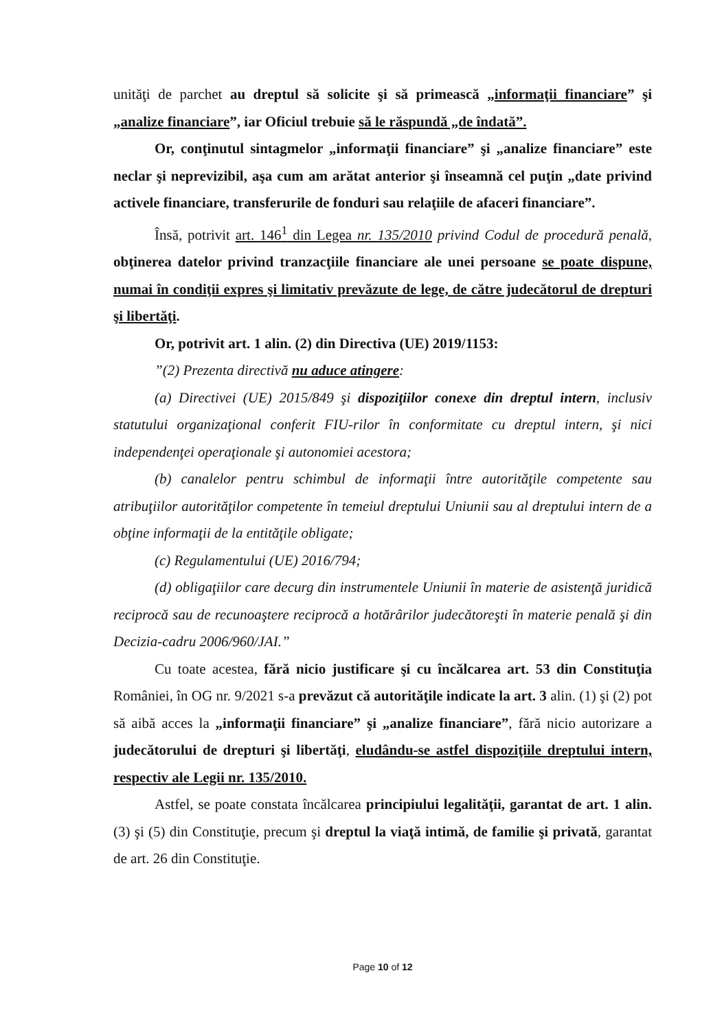unităţi de parchet au dreptul să solicite şi să primească „informaţii financiare” şi „analize financiare”, iar Oficiul trebuie să le răspundă „de îndată”.
Or, conţinutul sintagmelor „informaţii financiare” şi „analize financiare” este neclar şi neprevizibil, aşa cum am arătat anterior şi înseamnă cel puţin „date privind activele financiare, transferurile de fonduri sau relaţiile de afaceri financiare”.
Însă, potrivit art. 146<sup>1</sup> din Legea nr. 135/2010 privind Codul de procedură penală, obţinerea datelor privind tranzacţiile financiare ale unei persoane se poate dispune, numai în condiţii expres şi limitativ prevăzute de lege, de către judecătorul de drepturi şi libertăţi.
Or, potrivit art. 1 alin. (2) din Directiva (UE) 2019/1153:
”(2) Prezenta directivă nu aduce atingere:
(a) Directivei (UE) 2015/849 şi dispoziţiilor conexe din dreptul intern, inclusiv statutului organizaţional conferit FIU-rilor în conformitate cu dreptul intern, şi nici independenţei operaţionale şi autonomiei acestora;
(b) canalelor pentru schimbul de informaţii între autorităţile competente sau atribuţiilor autorităţilor competente în temeiul dreptului Uniunii sau al dreptului intern de a obţine informaţii de la entităţile obligate;
(c) Regulamentului (UE) 2016/794;
(d) obligaţiilor care decurg din instrumentele Uniunii în materie de asistenţă juridică reciprocă sau de recunoaştere reciprocă a hotărârilor judecătoreşti în materie penală şi din Decizia-cadru 2006/960/JAI.”
Cu toate acestea, fără nicio justificare şi cu încălcarea art. 53 din Constituţia României, în OG nr. 9/2021 s-a prevăzut că autorităţile indicate la art. 3 alin. (1) şi (2) pot să aibă acces la „informaţii financiare” şi „analize financiare”, fără nicio autorizare a judecătorului de drepturi şi libertăţi, eludându-se astfel dispoziţiile dreptului intern, respectiv ale Legii nr. 135/2010.
Astfel, se poate constata încălcarea principiului legalităţii, garantat de art. 1 alin. (3) şi (5) din Constituţie, precum şi dreptul la viaţă intimă, de familie şi privată, garantat de art. 26 din Constituţie.
Page 10 of 12